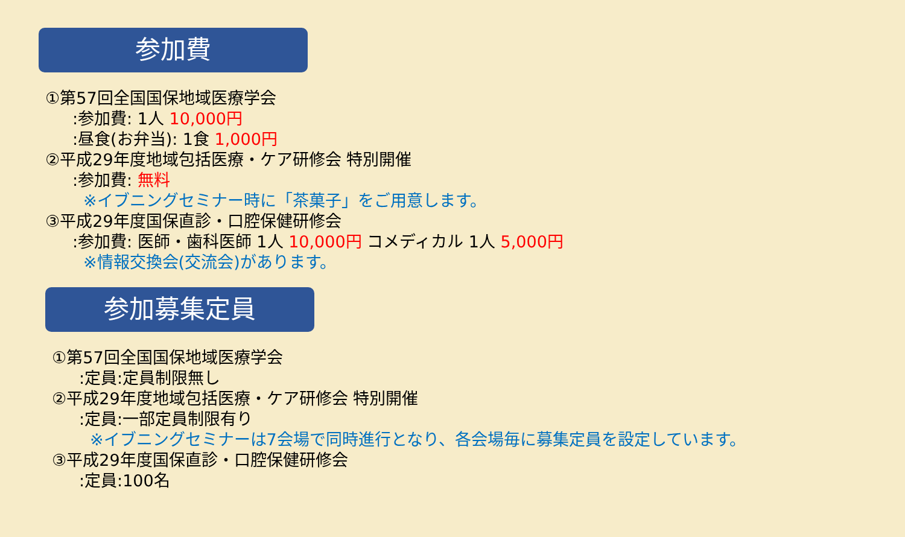参加費
①第57回全国国保地域医療学会
:参加費: 1人 10,000円
:昼食(お弁当): 1食 1,000円
②平成29年度地域包括医療・ケア研修会 特別開催
:参加費: 無料
※イブニングセミナー時に「茶菓子」をご用意します。
③平成29年度国保直診・口腔保健研修会
:参加費: 医師・歯科医師 1人 10,000円 コメディカル 1人 5,000円
※情報交換会(交流会)があります。
参加募集定員
①第57回全国国保地域医療学会
:定員:定員制限無し
②平成29年度地域包括医療・ケア研修会 特別開催
:定員:一部定員制限有り
※イブニングセミナーは7会場で同時進行となり、各会場毎に募集定員を設定しています。
③平成29年度国保直診・口腔保健研修会
:定員:100名